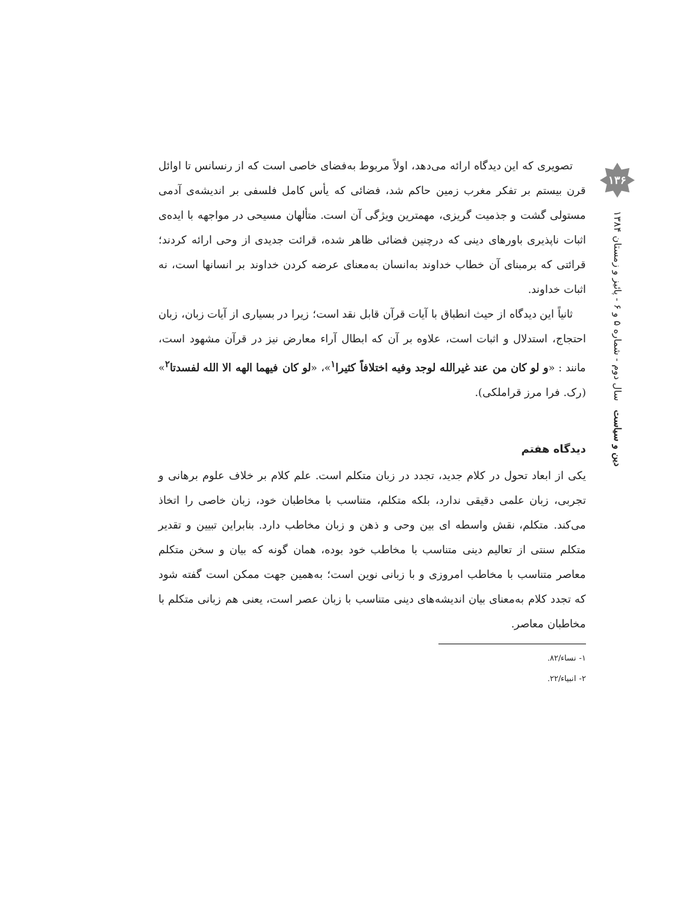۱۳۶
دین و سیاست سال دوم - شماره ۵ و ۶ - پائیز و زمستان ۱۳۸۴
تصویری که این دیدگاه ارائه می‌دهد، اولاً مربوط به‌فضای خاصی است که از رنسانس تا اوائل قرن بیستم بر تفکر مغرب زمین حاکم شد، فضائی که یأس کامل فلسفی بر اندیشه‌ی آدمی مستولی گشت و جذمیت گریزی، مهمترین ویژگی آن است. متألهان مسیحی در مواجهه با ایده‌ی اثبات ناپذیری باورهای دینی که درچنین فضائی ظاهر شده، قرائت جدیدی از وحی ارائه کردند؛ قرائتی که برمبنای آن خطاب خداوند به‌انسان به‌معنای عرضه کردن خداوند بر انسانها است، نه اثبات خداوند.
ثانیاً این دیدگاه از حیث انطباق با آیات قرآن قابل نقد است؛ زیرا در بسیاری از آیات زبان، زبان احتجاج، استدلال و اثبات است، علاوه بر آن که ابطال آراء معارض نیز در قرآن مشهود است، مانند : «و لو کان من عند غیرالله لوجد وفیه اختلافاً کثیرا<sup>۱</sup>»، «لو کان فیهما الهه الا الله لفسدتا<sup>۲</sup>» (رک. فرا مرز قراملکی).
دیدگاه هفتم
یکی از ابعاد تحول در کلام جدید، تجدد در زبان متکلم است. علم کلام بر خلاف علوم برهانی و تجربی، زبان علمی دقیقی ندارد، بلکه متکلم، متناسب با مخاطبان خود، زبان خاصی را اتخاذ می‌کند. متکلم، نقش واسطه ای بین وحی و ذهن و زبان مخاطب دارد. بنابراین تبیین و تقدیر متکلم سنتی از تعالیم دینی متناسب با مخاطب خود بوده، همان گونه که بیان و سخن متکلم معاصر متناسب با مخاطب امروزی و با زبانی نوین است؛ به‌همین جهت ممکن است گفته شود که تجدد کلام به‌معنای بیان اندیشه‌های دینی متناسب با زبان عصر است، یعنی هم زبانی متکلم با مخاطبان معاصر.
۱- نساء/۸۲.
۲- انبیاء/۲۲.